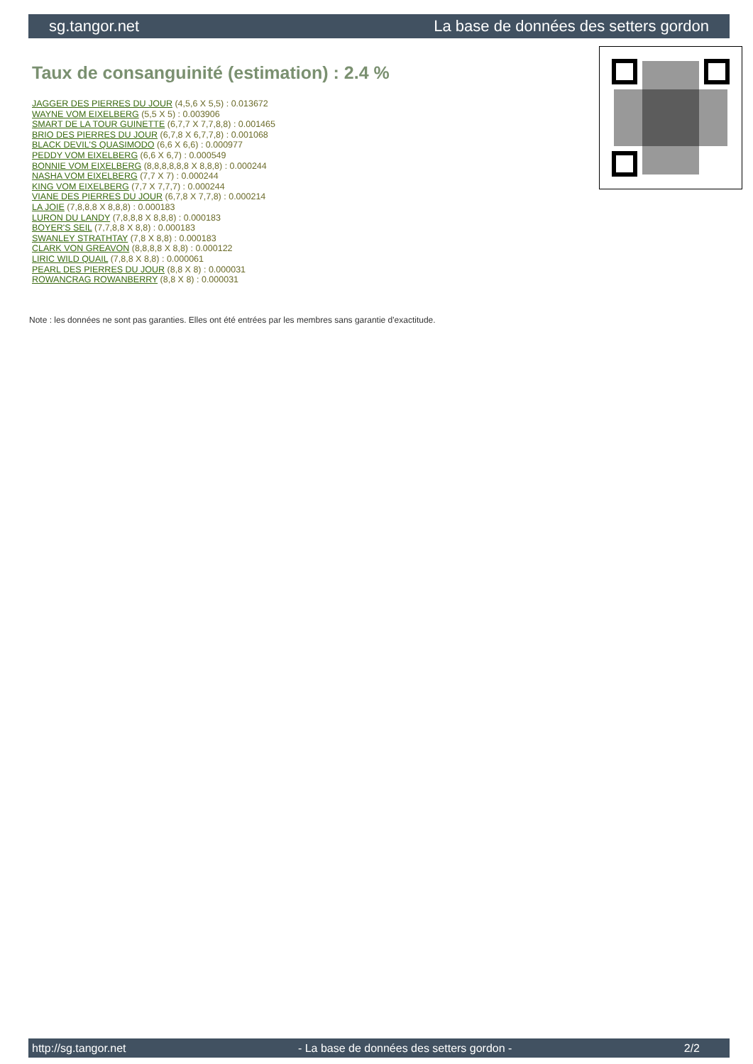sg.tangor.net La base de données des setters gordon
Taux de consanguinité (estimation) : 2.4 %
JAGGER DES PIERRES DU JOUR (4,5,6 X 5,5) : 0.013672
WAYNE VOM EIXELBERG (5,5 X 5) : 0.003906
SMART DE LA TOUR GUINETTE (6,7,7 X 7,7,8,8) : 0.001465
BRIO DES PIERRES DU JOUR (6,7,8 X 6,7,7,8) : 0.001068
BLACK DEVIL'S QUASIMODO (6,6 X 6,6) : 0.000977
PEDDY VOM EIXELBERG (6,6 X 6,7) : 0.000549
BONNIE VOM EIXELBERG (8,8,8,8,8,8 X 8,8,8) : 0.000244
NASHA VOM EIXELBERG (7,7 X 7) : 0.000244
KING VOM EIXELBERG (7,7 X 7,7,7) : 0.000244
VIANE DES PIERRES DU JOUR (6,7,8 X 7,7,8) : 0.000214
LA JOIE (7,8,8,8 X 8,8,8) : 0.000183
LURON DU LANDY (7,8,8,8 X 8,8,8) : 0.000183
BOYER'S SEIL (7,7,8,8 X 8,8) : 0.000183
SWANLEY STRATHTAY (7,8 X 8,8) : 0.000183
CLARK VON GREAVON (8,8,8,8 X 8,8) : 0.000122
LIRIC WILD QUAIL (7,8,8 X 8,8) : 0.000061
PEARL DES PIERRES DU JOUR (8,8 X 8) : 0.000031
ROWANCRAG ROWANBERRY (8,8 X 8) : 0.000031
Note : les données ne sont pas garanties. Elles ont été entrées par les membres sans garantie d'exactitude.
http://sg.tangor.net - La base de données des setters gordon - 2/2